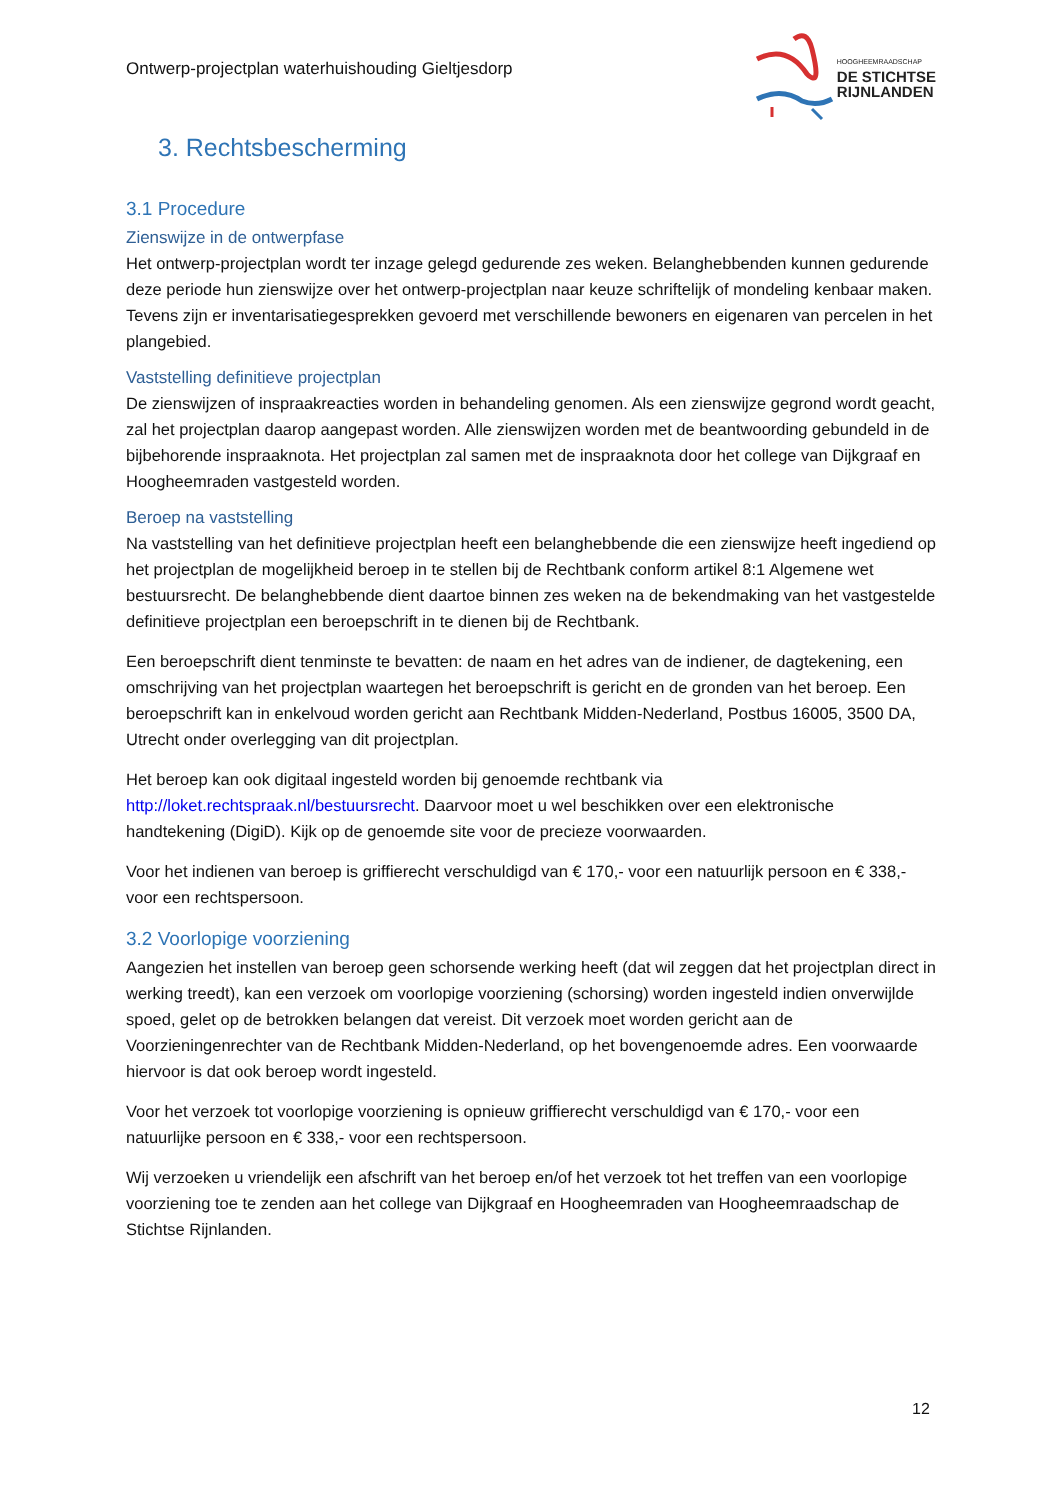Ontwerp-projectplan waterhuishouding Gieltjesdorp
HOOGHEEMRAADSCHAP
DE STICHTSE
RIJNLANDEN
3. Rechtsbescherming
3.1 Procedure
Zienswijze in de ontwerpfase
Het ontwerp-projectplan wordt ter inzage gelegd gedurende zes weken. Belanghebbenden kunnen gedurende deze periode hun zienswijze over het ontwerp-projectplan naar keuze schriftelijk of mondeling kenbaar maken. Tevens zijn er inventarisatiegesprekken gevoerd met verschillende bewoners en eigenaren van percelen in het plangebied.
Vaststelling definitieve projectplan
De zienswijzen of inspraakreacties worden in behandeling genomen. Als een zienswijze gegrond wordt geacht, zal het projectplan daarop aangepast worden. Alle zienswijzen worden met de beantwoording gebundeld in de bijbehorende inspraaknota. Het projectplan zal samen met de inspraaknota door het college van Dijkgraaf en Hoogheemraden vastgesteld worden.
Beroep na vaststelling
Na vaststelling van het definitieve projectplan heeft een belanghebbende die een zienswijze heeft ingediend op het projectplan de mogelijkheid beroep in te stellen bij de Rechtbank conform artikel 8:1 Algemene wet bestuursrecht. De belanghebbende dient daartoe binnen zes weken na de bekendmaking van het vastgestelde definitieve projectplan een beroepschrift in te dienen bij de Rechtbank.
Een beroepschrift dient tenminste te bevatten: de naam en het adres van de indiener, de dagtekening, een omschrijving van het projectplan waartegen het beroepschrift is gericht en de gronden van het beroep. Een beroepschrift kan in enkelvoud worden gericht aan Rechtbank Midden-Nederland, Postbus 16005, 3500 DA, Utrecht onder overlegging van dit projectplan.
Het beroep kan ook digitaal ingesteld worden bij genoemde rechtbank via http://loket.rechtspraak.nl/bestuursrecht. Daarvoor moet u wel beschikken over een elektronische handtekening (DigiD). Kijk op de genoemde site voor de precieze voorwaarden.
Voor het indienen van beroep is griffierecht verschuldigd van € 170,- voor een natuurlijk persoon en € 338,- voor een rechtspersoon.
3.2 Voorlopige voorziening
Aangezien het instellen van beroep geen schorsende werking heeft (dat wil zeggen dat het projectplan direct in werking treedt), kan een verzoek om voorlopige voorziening (schorsing) worden ingesteld indien onverwijlde spoed, gelet op de betrokken belangen dat vereist. Dit verzoek moet worden gericht aan de Voorzieningenrechter van de Rechtbank Midden-Nederland, op het bovengenoemde adres. Een voorwaarde hiervoor is dat ook beroep wordt ingesteld.
Voor het verzoek tot voorlopige voorziening is opnieuw griffierecht verschuldigd van € 170,- voor een natuurlijke persoon en € 338,- voor een rechtspersoon.
Wij verzoeken u vriendelijk een afschrift van het beroep en/of het verzoek tot het treffen van een voorlopige voorziening toe te zenden aan het college van Dijkgraaf en Hoogheemraden van Hoogheemraadschap de Stichtse Rijnlanden.
12